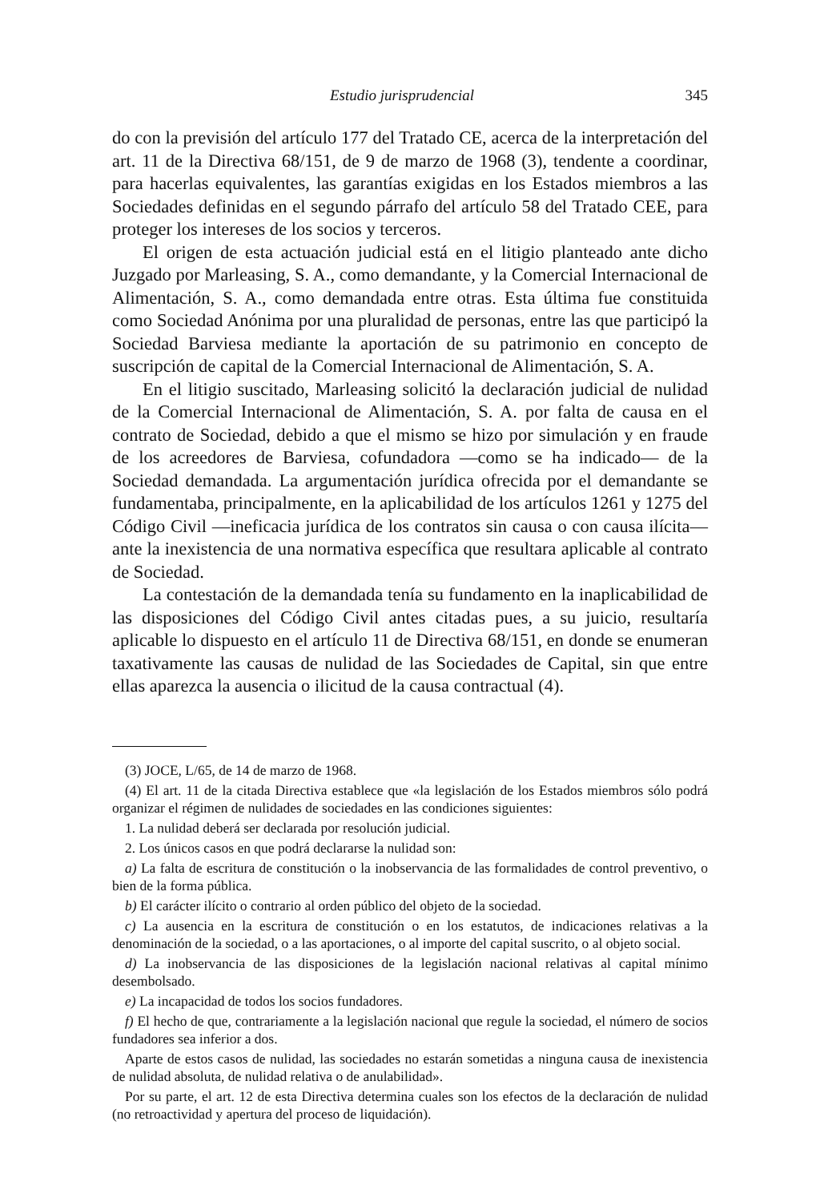Estudio jurisprudencial 345
do con la previsión del artículo 177 del Tratado CE, acerca de la interpretación del art. 11 de la Directiva 68/151, de 9 de marzo de 1968 (3), tendente a coordinar, para hacerlas equivalentes, las garantías exigidas en los Estados miembros a las Sociedades definidas en el segundo párrafo del artículo 58 del Tratado CEE, para proteger los intereses de los socios y terceros.
El origen de esta actuación judicial está en el litigio planteado ante dicho Juzgado por Marleasing, S. A., como demandante, y la Comercial Internacional de Alimentación, S. A., como demandada entre otras. Esta última fue constituida como Sociedad Anónima por una pluralidad de personas, entre las que participó la Sociedad Barviesa mediante la aportación de su patrimonio en concepto de suscripción de capital de la Comercial Internacional de Alimentación, S. A.
En el litigio suscitado, Marleasing solicitó la declaración judicial de nulidad de la Comercial Internacional de Alimentación, S. A. por falta de causa en el contrato de Sociedad, debido a que el mismo se hizo por simulación y en fraude de los acreedores de Barviesa, cofundadora —como se ha indicado— de la Sociedad demandada. La argumentación jurídica ofrecida por el demandante se fundamentaba, principalmente, en la aplicabilidad de los artículos 1261 y 1275 del Código Civil —ineficacia jurídica de los contratos sin causa o con causa ilícita— ante la inexistencia de una normativa específica que resultara aplicable al contrato de Sociedad.
La contestación de la demandada tenía su fundamento en la inaplicabilidad de las disposiciones del Código Civil antes citadas pues, a su juicio, resultaría aplicable lo dispuesto en el artículo 11 de Directiva 68/151, en donde se enumeran taxativamente las causas de nulidad de las Sociedades de Capital, sin que entre ellas aparezca la ausencia o ilicitud de la causa contractual (4).
(3) JOCE, L/65, de 14 de marzo de 1968.
(4) El art. 11 de la citada Directiva establece que «la legislación de los Estados miembros sólo podrá organizar el régimen de nulidades de sociedades en las condiciones siguientes:
1. La nulidad deberá ser declarada por resolución judicial.
2. Los únicos casos en que podrá declararse la nulidad son:
a) La falta de escritura de constitución o la inobservancia de las formalidades de control preventivo, o bien de la forma pública.
b) El carácter ilícito o contrario al orden público del objeto de la sociedad.
c) La ausencia en la escritura de constitución o en los estatutos, de indicaciones relativas a la denominación de la sociedad, o a las aportaciones, o al importe del capital suscrito, o al objeto social.
d) La inobservancia de las disposiciones de la legislación nacional relativas al capital mínimo desembolsado.
e) La incapacidad de todos los socios fundadores.
f) El hecho de que, contrariamente a la legislación nacional que regule la sociedad, el número de socios fundadores sea inferior a dos.
Aparte de estos casos de nulidad, las sociedades no estarán sometidas a ninguna causa de inexistencia de nulidad absoluta, de nulidad relativa o de anulabilidad».
Por su parte, el art. 12 de esta Directiva determina cuales son los efectos de la declaración de nulidad (no retroactividad y apertura del proceso de liquidación).